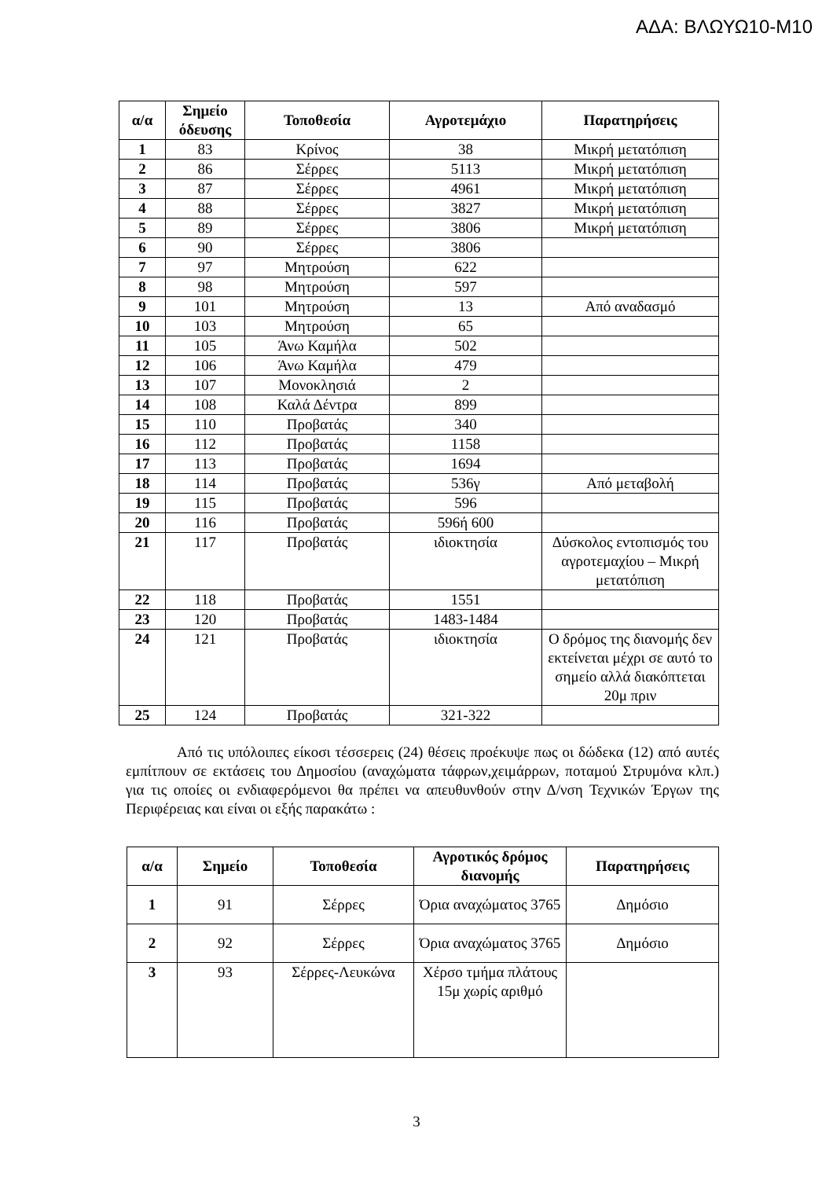ΑΔΑ: ΒΛΩΥΩ10-Μ10
| α/α | Σημείο όδευσης | Τοποθεσία | Αγροτεμάχιο | Παρατηρήσεις |
| --- | --- | --- | --- | --- |
| 1 | 83 | Κρίνος | 38 | Μικρή μετατόπιση |
| 2 | 86 | Σέρρες | 5113 | Μικρή μετατόπιση |
| 3 | 87 | Σέρρες | 4961 | Μικρή μετατόπιση |
| 4 | 88 | Σέρρες | 3827 | Μικρή μετατόπιση |
| 5 | 89 | Σέρρες | 3806 | Μικρή μετατόπιση |
| 6 | 90 | Σέρρες | 3806 | |
| 7 | 97 | Μητρούση | 622 | |
| 8 | 98 | Μητρούση | 597 | |
| 9 | 101 | Μητρούση | 13 | Από αναδασμό |
| 10 | 103 | Μητρούση | 65 | |
| 11 | 105 | Άνω Καμήλα | 502 | |
| 12 | 106 | Άνω Καμήλα | 479 | |
| 13 | 107 | Μονοκλησιά | 2 | |
| 14 | 108 | Καλά Δέντρα | 899 | |
| 15 | 110 | Προβατάς | 340 | |
| 16 | 112 | Προβατάς | 1158 | |
| 17 | 113 | Προβατάς | 1694 | |
| 18 | 114 | Προβατάς | 536γ | Από μεταβολή |
| 19 | 115 | Προβατάς | 596 | |
| 20 | 116 | Προβατάς | 596ή 600 | |
| 21 | 117 | Προβατάς | ιδιοκτησία | Δύσκολος εντοπισμός του αγροτεμαχίου – Μικρή μετατόπιση |
| 22 | 118 | Προβατάς | 1551 | |
| 23 | 120 | Προβατάς | 1483-1484 | |
| 24 | 121 | Προβατάς | ιδιοκτησία | Ο δρόμος της διανομής δεν εκτείνεται μέχρι σε αυτό το σημείο αλλά διακόπτεται 20μ πριν |
| 25 | 124 | Προβατάς | 321-322 | |
Από τις υπόλοιπες είκοσι τέσσερεις (24) θέσεις προέκυψε πως οι δώδεκα (12) από αυτές εμπίτπουν σε εκτάσεις του Δημοσίου (αναχώματα τάφρων,χειμάρρων, ποταμού Στρυμόνα κλπ.) για τις οποίες οι ενδιαφερόμενοι θα πρέπει να απευθυνθούν στην Δ/νση Τεχνικών Έργων της Περιφέρειας και είναι οι εξής παρακάτω :
| α/α | Σημείο | Τοποθεσία | Αγροτικός δρόμος διανομής | Παρατηρήσεις |
| --- | --- | --- | --- | --- |
| 1 | 91 | Σέρρες | Όρια αναχώματος 3765 | Δημόσιο |
| 2 | 92 | Σέρρες | Όρια αναχώματος 3765 | Δημόσιο |
| 3 | 93 | Σέρρες-Λευκώνα | Χέρσο τμήμα πλάτους 15μ χωρίς αριθμό | |
3